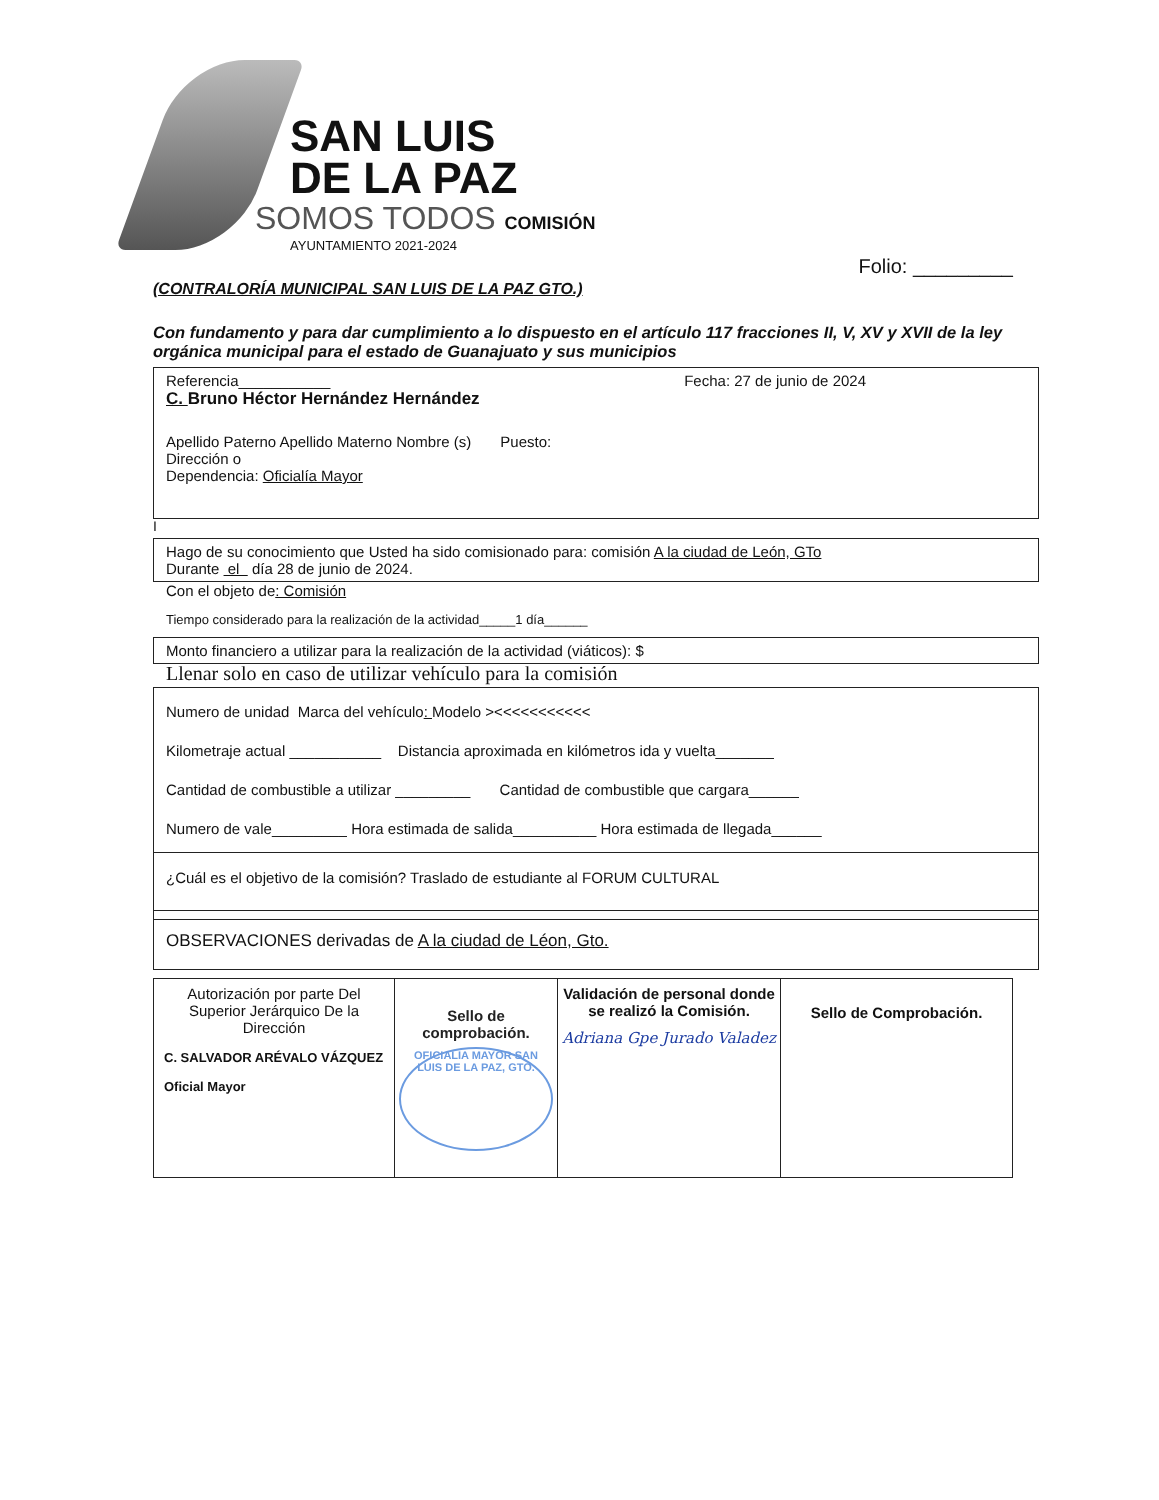SAN LUIS
DE LA PAZ
SOMOS TODOS COMISIÓN
AYUNTAMIENTO 2021-2024
Folio: _________
(CONTRALORÍA MUNICIPAL SAN LUIS DE LA PAZ GTO.)
Con fundamento y para dar cumplimiento a lo dispuesto en el artículo 117 fracciones II, V, XV y XVII de la ley orgánica municipal para el estado de Guanajuato y sus municipios
Referencia___________ Fecha: 27 de junio de 2024
C. Bruno Héctor Hernández Hernández
Apellido Paterno Apellido Materno Nombre (s) Puesto:
Dirección o
Dependencia: Oficialía Mayor
I
Hago de su conocimiento que Usted ha sido comisionado para: comisión A la ciudad de León, GTo
Durante el día 28 de junio de 2024.
Con el objeto de: Comisión
Tiempo considerado para la realización de la actividad_____1 día______
Monto financiero a utilizar para la realización de la actividad (viáticos): $
Llenar solo en caso de utilizar vehículo para la comisión
Numero de unidad Marca del vehículo: Modelo ><<<<<<<<<<<
Kilometraje actual ___________ Distancia aproximada en kilómetros ida y vuelta_______
Cantidad de combustible a utilizar _________ Cantidad de combustible que cargara______
Numero de vale_________ Hora estimada de salida__________ Hora estimada de llegada______
¿Cuál es el objetivo de la comisión? Traslado de estudiante al FORUM CULTURAL
OBSERVACIONES derivadas de A la ciudad de Léon, Gto.
| Autorización por parte Del Superior Jerárquico De la Dirección C. SALVADOR ARÉVALO VÁZQUEZ Oficial Mayor | Sello de comprobación. OFICIALIA MAYOR SAN LUIS DE LA PAZ, GTO. | Validación de personal donde se realizó la Comisión. Adriana Gpe Jurado Valadez | Sello de Comprobación. |